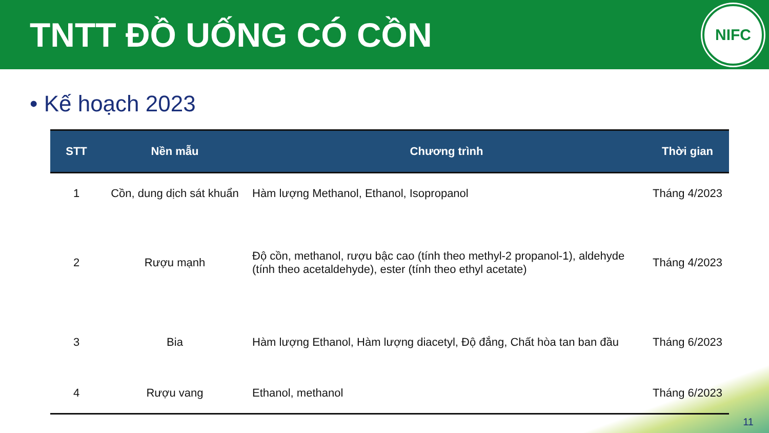TNTT ĐỒ UỐNG CÓ CỒN
NIFC
• Kế hoạch 2023
| STT | Nền mẫu | Chương trình | Thời gian |
| --- | --- | --- | --- |
| 1 | Cồn, dung dịch sát khuẩn | Hàm lượng Methanol, Ethanol, Isopropanol | Tháng 4/2023 |
| 2 | Rượu mạnh | Độ cồn, methanol, rượu bậc cao (tính theo methyl-2 propanol-1), aldehyde (tính theo acetaldehyde), ester (tính theo ethyl acetate) | Tháng 4/2023 |
| 3 | Bia | Hàm lượng Ethanol, Hàm lượng diacetyl, Độ đắng, Chất hòa tan ban đầu | Tháng 6/2023 |
| 4 | Rượu vang | Ethanol, methanol | Tháng 6/2023 |
11